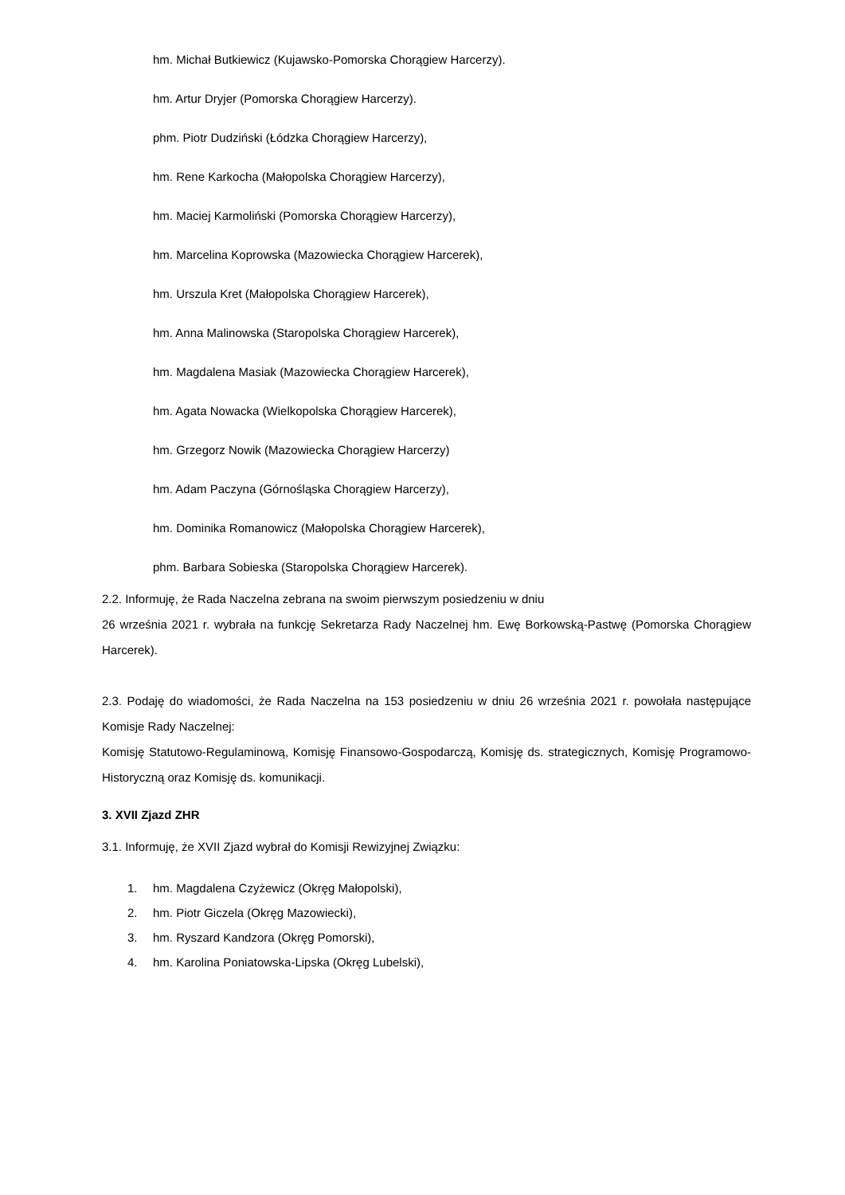hm. Michał Butkiewicz (Kujawsko-Pomorska Chorągiew Harcerzy).
hm. Artur Dryjer (Pomorska Chorągiew Harcerzy).
phm. Piotr Dudziński (Łódzka Chorągiew Harcerzy),
hm. Rene Karkocha (Małopolska Chorągiew Harcerzy),
hm. Maciej Karmoliński (Pomorska Chorągiew Harcerzy),
hm. Marcelina Koprowska (Mazowiecka Chorągiew Harcerek),
hm. Urszula Kret (Małopolska Chorągiew Harcerek),
hm. Anna Malinowska (Staropolska Chorągiew Harcerek),
hm. Magdalena Masiak (Mazowiecka Chorągiew Harcerek),
hm. Agata Nowacka (Wielkopolska Chorągiew Harcerek),
hm. Grzegorz Nowik (Mazowiecka Chorągiew Harcerzy)
hm. Adam Paczyna (Górnośląska Chorągiew Harcerzy),
hm. Dominika Romanowicz (Małopolska Chorągiew Harcerek),
phm. Barbara Sobieska (Staropolska Chorągiew Harcerek).
2.2. Informuję, że Rada Naczelna zebrana na swoim pierwszym posiedzeniu w dniu
26 września 2021 r. wybrała na funkcję Sekretarza Rady Naczelnej hm. Ewę Borkowską-Pastwę (Pomorska Chorągiew Harcerek).
2.3. Podaję do wiadomości, że Rada Naczelna na 153 posiedzeniu w dniu 26 września 2021 r. powołała następujące Komisje Rady Naczelnej:
Komisję Statutowo-Regulaminową, Komisję Finansowo-Gospodarczą, Komisję ds. strategicznych, Komisję Programowo-Historyczną oraz Komisję ds. komunikacji.
3. XVII Zjazd ZHR
3.1. Informuję, że XVII Zjazd wybrał do Komisji Rewizyjnej Związku:
1. hm. Magdalena Czyżewicz (Okręg Małopolski),
2. hm. Piotr Giczela (Okręg Mazowiecki),
3. hm. Ryszard Kandzora (Okręg Pomorski),
4. hm. Karolina Poniatowska-Lipska (Okręg Lubelski),